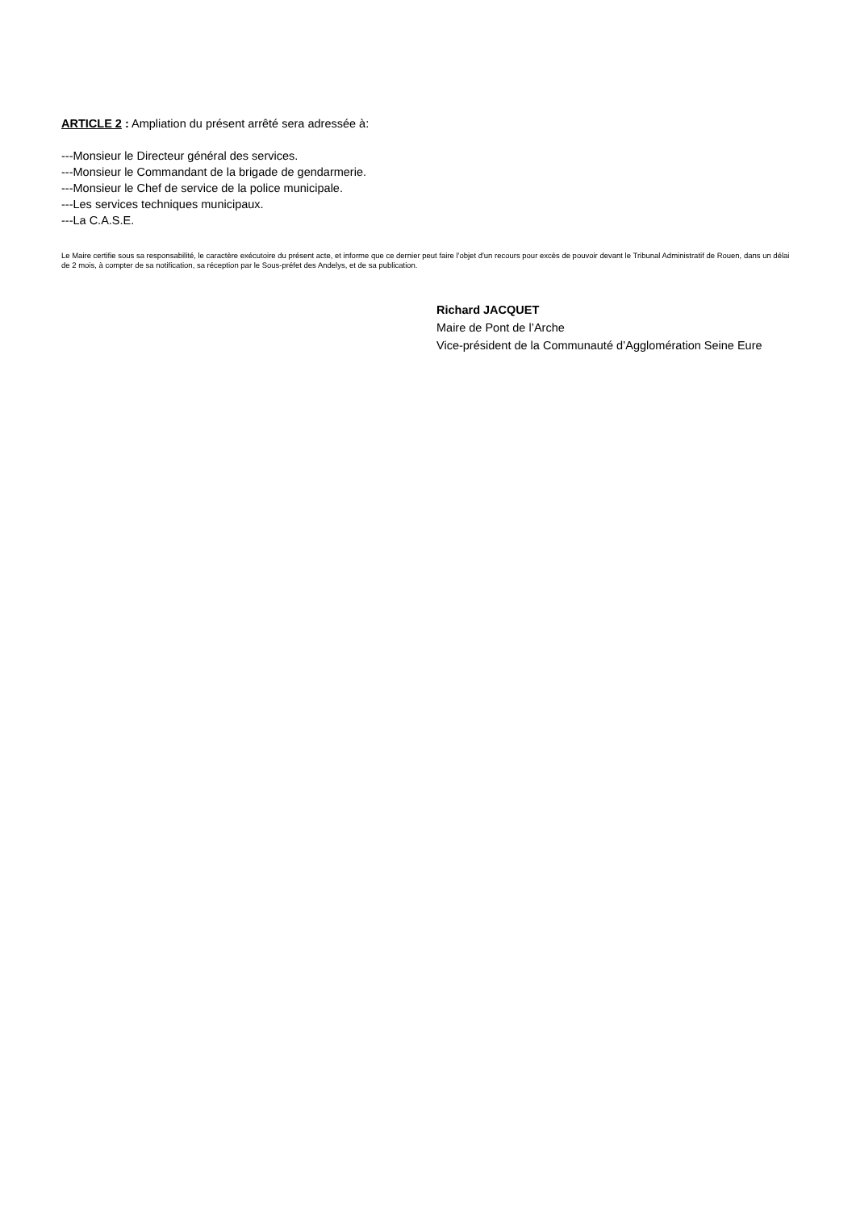ARTICLE 2 : Ampliation du présent arrêté sera adressée à:
---Monsieur le Directeur général des services.
---Monsieur le Commandant de la brigade de gendarmerie.
---Monsieur le Chef de service de la police municipale.
---Les services techniques municipaux.
---La C.A.S.E.
Le Maire certifie sous sa responsabilité, le caractère exécutoire du présent acte, et informe que ce dernier peut faire l'objet d'un recours pour excès de pouvoir devant le Tribunal Administratif de Rouen, dans un délai de 2 mois, à compter de sa notification, sa réception par le Sous-préfet des Andelys, et de sa publication.
Richard JACQUET
Maire de Pont de l’Arche
Vice-président de la Communauté d’Agglomération Seine Eure